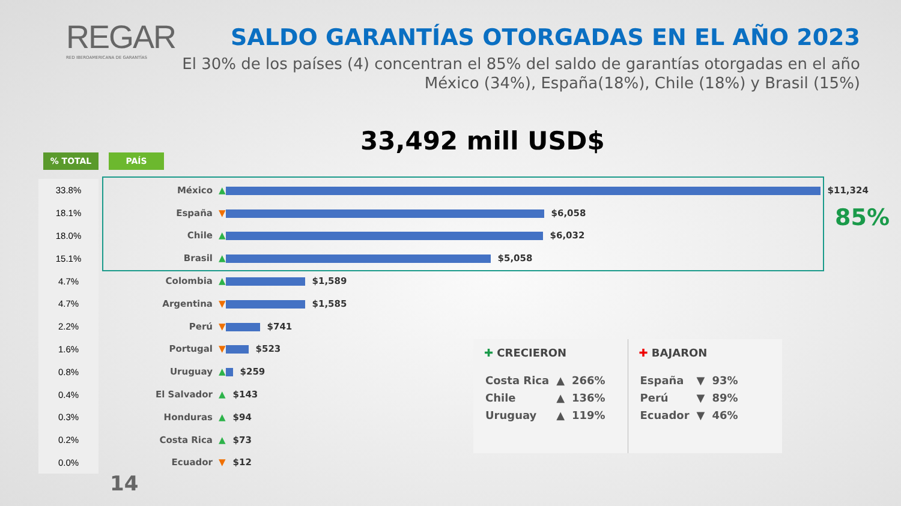REGAR
RED IBEROAMERICANA DE GARANTÍAS
SALDO GARANTÍAS OTORGADAS EN EL AÑO 2023
El 30% de los países (4) concentran el 85% del saldo de garantías otorgadas en el año
México (34%), España(18%), Chile (18%) y Brasil (15%)
33,492 mill USD$
% TOTAL PAÍS
| 33.8% | México | ▲ $11,324 |
| 18.1% | España | ▼ $6,058 |
| 18.0% | Chile | ▲ $6,032 |
| 15.1% | Brasil | ▲ $5,058 |
| 4.7% | Colombia | ▲ $1,589 |
| 4.7% | Argentina | ▼ $1,585 |
| 2.2% | Perú | ▼ $741 |
| 1.6% | Portugal | ▼ $523 |
| 0.8% | Uruguay | ▲ $259 |
| 0.4% | El Salvador | ▲ $143 |
| 0.3% | Honduras | ▲ $94 |
| 0.2% | Costa Rica | ▲ $73 |
| 0.0% | Ecuador | ▼ $12 |
85%
✚ CRECIERON
| Costa Rica | ▲ | 266% |
| Chile | ▲ | 136% |
| Uruguay | ▲ | 119% |
✚ BAJARON
| España | ▼ | 93% |
| Perú | ▼ | 89% |
| Ecuador | ▼ | 46% |
14